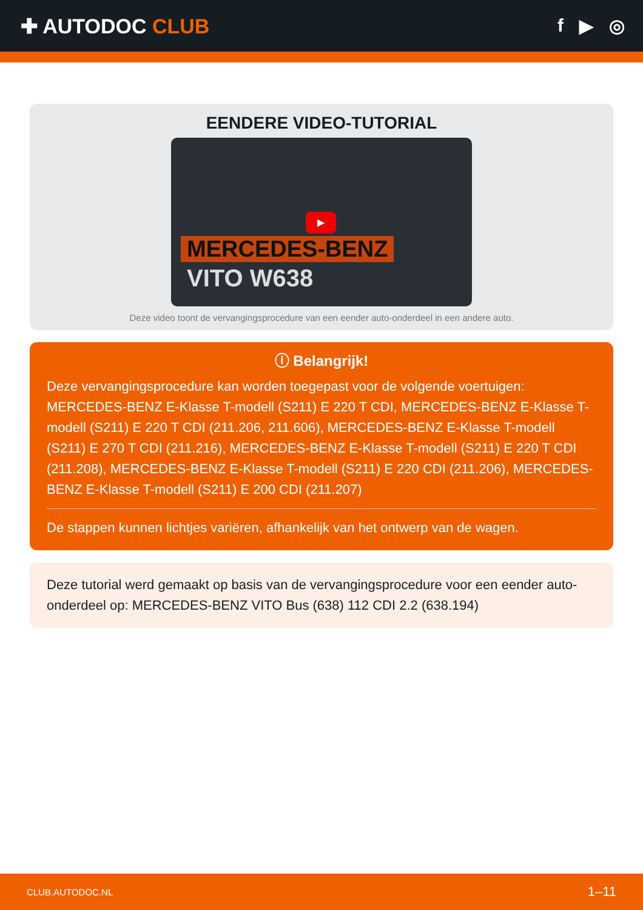✚ AUTODOC CLUB f ▶ ◎
EENDERE VIDEO-TUTORIAL
▶
MERCEDES-BENZ
VITO W638
Deze video toont de vervangingsprocedure van een eender auto-onderdeel in een andere auto.
ⓘ Belangrijk!
Deze vervangingsprocedure kan worden toegepast voor de volgende voertuigen: MERCEDES-BENZ E-Klasse T-modell (S211) E 220 T CDI, MERCEDES-BENZ E-Klasse T-modell (S211) E 220 T CDI (211.206, 211.606), MERCEDES-BENZ E-Klasse T-modell (S211) E 270 T CDI (211.216), MERCEDES-BENZ E-Klasse T-modell (S211) E 220 T CDI (211.208), MERCEDES-BENZ E-Klasse T-modell (S211) E 220 CDI (211.206), MERCEDES-BENZ E-Klasse T-modell (S211) E 200 CDI (211.207)
De stappen kunnen lichtjes variëren, afhankelijk van het ontwerp van de wagen.
Deze tutorial werd gemaakt op basis van de vervangingsprocedure voor een eender auto-onderdeel op: MERCEDES-BENZ VITO Bus (638) 112 CDI 2.2 (638.194)
CLUB.AUTODOC.NL 1–11